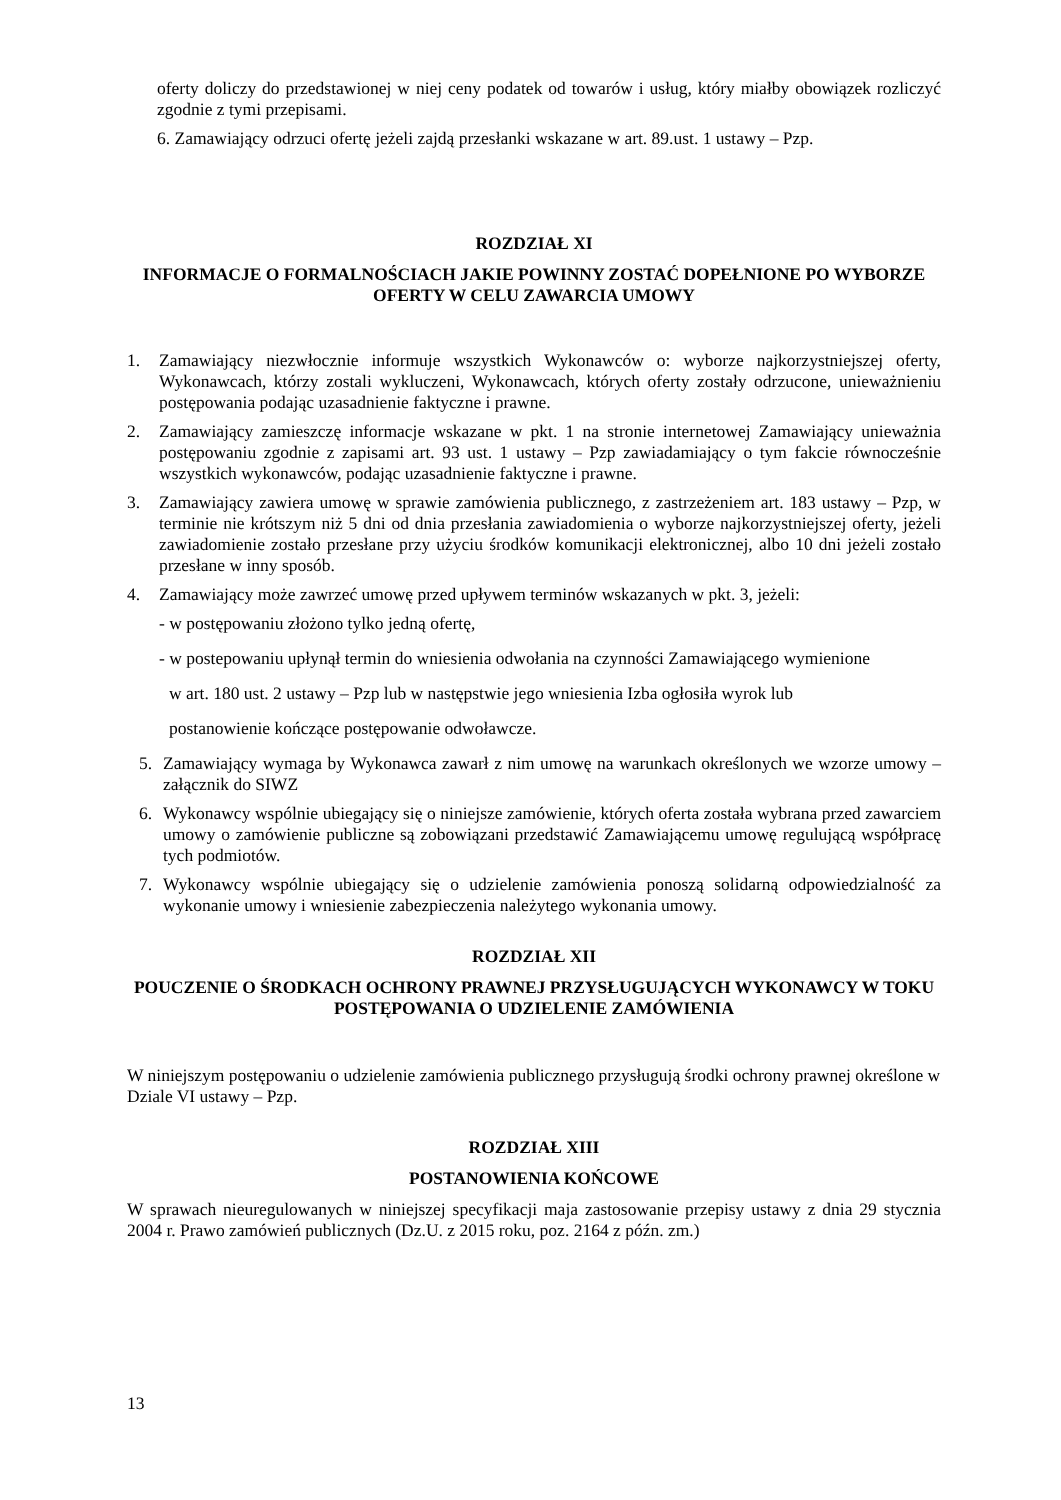oferty doliczy do przedstawionej w niej ceny podatek od towarów i usług, który miałby obowiązek rozliczyć zgodnie z tymi przepisami.
6. Zamawiający odrzuci ofertę jeżeli zajdą przesłanki wskazane w art. 89.ust. 1 ustawy – Pzp.
ROZDZIAŁ XI
INFORMACJE O FORMALNOŚCIACH JAKIE POWINNY ZOSTAĆ DOPEŁNIONE PO WYBORZE OFERTY W CELU ZAWARCIA UMOWY
1. Zamawiający niezwłocznie informuje wszystkich Wykonawców o: wyborze najkorzystniejszej oferty, Wykonawcach, którzy zostali wykluczeni, Wykonawcach, których oferty zostały odrzucone, unieważnieniu postępowania podając uzasadnienie faktyczne i prawne.
2. Zamawiający zamieszczę informacje wskazane w pkt. 1 na stronie internetowej Zamawiający unieważnia postępowaniu zgodnie z zapisami art. 93 ust. 1 ustawy – Pzp zawiadamiający o tym fakcie równocześnie wszystkich wykonawców, podając uzasadnienie faktyczne i prawne.
3. Zamawiający zawiera umowę w sprawie zamówienia publicznego, z zastrzeżeniem art. 183 ustawy – Pzp, w terminie nie krótszym niż 5 dni od dnia przesłania zawiadomienia o wyborze najkorzystniejszej oferty, jeżeli zawiadomienie zostało przesłane przy użyciu środków komunikacji elektronicznej, albo 10 dni jeżeli zostało przesłane w inny sposób.
4. Zamawiający może zawrzeć umowę przed upływem terminów wskazanych w pkt. 3, jeżeli:
- w postępowaniu złożono tylko jedną ofertę,
- w postepowaniu upłynął termin do wniesienia odwołania na czynności Zamawiającego wymienione
w art. 180 ust. 2 ustawy – Pzp lub w następstwie jego wniesienia Izba ogłosiła wyrok lub
postanowienie kończące postępowanie odwoławcze.
5. Zamawiający wymaga by Wykonawca zawarł z nim umowę na warunkach określonych we wzorze umowy – załącznik do SIWZ
6. Wykonawcy wspólnie ubiegający się o niniejsze zamówienie, których oferta została wybrana przed zawarciem umowy o zamówienie publiczne są zobowiązani przedstawić Zamawiającemu umowę regulującą współpracę tych podmiotów.
7. Wykonawcy wspólnie ubiegający się o udzielenie zamówienia ponoszą solidarną odpowiedzialność za wykonanie umowy i wniesienie zabezpieczenia należytego wykonania umowy.
ROZDZIAŁ XII
POUCZENIE O ŚRODKACH OCHRONY PRAWNEJ PRZYSŁUGUJĄCYCH WYKONAWCY W TOKU POSTĘPOWANIA O UDZIELENIE ZAMÓWIENIA
W niniejszym postępowaniu o udzielenie zamówienia publicznego przysługują środki ochrony prawnej określone w Dziale VI ustawy – Pzp.
ROZDZIAŁ XIII
POSTANOWIENIA KOŃCOWE
W sprawach nieuregulowanych w niniejszej specyfikacji maja zastosowanie przepisy ustawy z dnia 29 stycznia 2004 r. Prawo zamówień publicznych (Dz.U. z 2015 roku, poz. 2164 z późn. zm.)
13